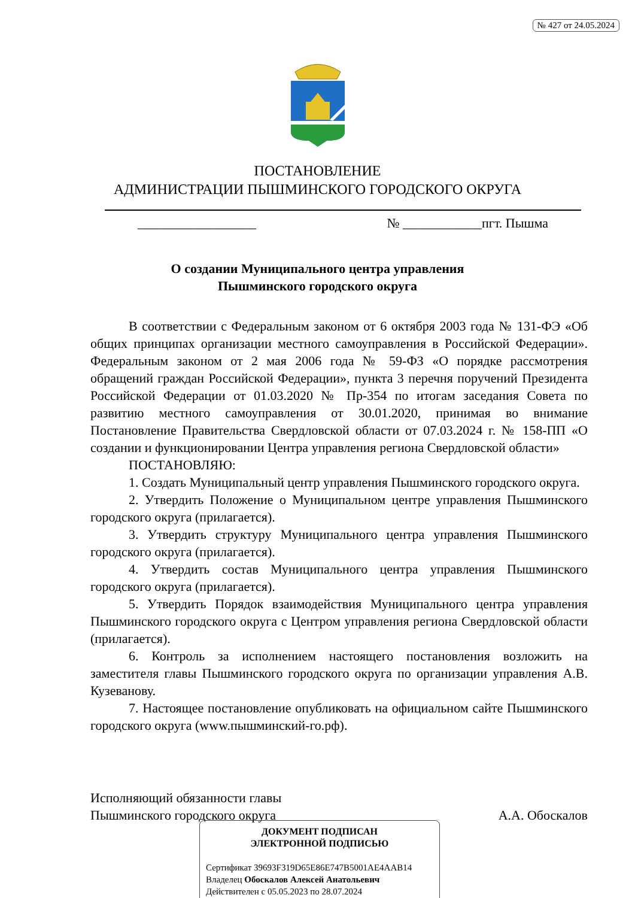№ 427 от 24.05.2024
ПОСТАНОВЛЕНИЕ
АДМИНИСТРАЦИИ ПЫШМИНСКОГО ГОРОДСКОГО ОКРУГА
__________________ № ____________пгт. Пышма
О создании Муниципального центра управления
Пышминского городского округа
В соответствии с Федеральным законом от 6 октября 2003 года № 131-ФЭ «Об общих принципах организации местного самоуправления в Российской Федерации». Федеральным законом от 2 мая 2006 года № 59-ФЗ «О порядке рассмотрения обращений граждан Российской Федерации», пункта 3 перечня поручений Президента Российской Федерации от 01.03.2020 № Пр-354 по итогам заседания Совета по развитию местного самоуправления от 30.01.2020, принимая во внимание Постановление Правительства Свердловской области от 07.03.2024 г. № 158-ПП «О создании и функционировании Центра управления региона Свердловской области»
ПОСТАНОВЛЯЮ:
1. Создать Муниципальный центр управления Пышминского городского округа.
2. Утвердить Положение о Муниципальном центре управления Пышминского городского округа (прилагается).
3. Утвердить структуру Муниципального центра управления Пышминского городского округа (прилагается).
4. Утвердить состав Муниципального центра управления Пышминского городского округа (прилагается).
5. Утвердить Порядок взаимодействия Муниципального центра управления Пышминского городского округа с Центром управления региона Свердловской области (прилагается).
6. Контроль за исполнением настоящего постановления возложить на заместителя главы Пышминского городского округа по организации управления А.В. Кузеванову.
7. Настоящее постановление опубликовать на официальном сайте Пышминского городского округа (www.пышминский-го.рф).
Исполняющий обязанности главы
Пышминского городского округа А.А. Обоскалов
ДОКУМЕНТ ПОДПИСАН
ЭЛЕКТРОННОЙ ПОДПИСЬЮ
Сертификат 39693F319D65E86E747B5001AE4AAB14
Владелец Обоскалов Алексей Анатольевич
Действителен с 05.05.2023 по 28.07.2024